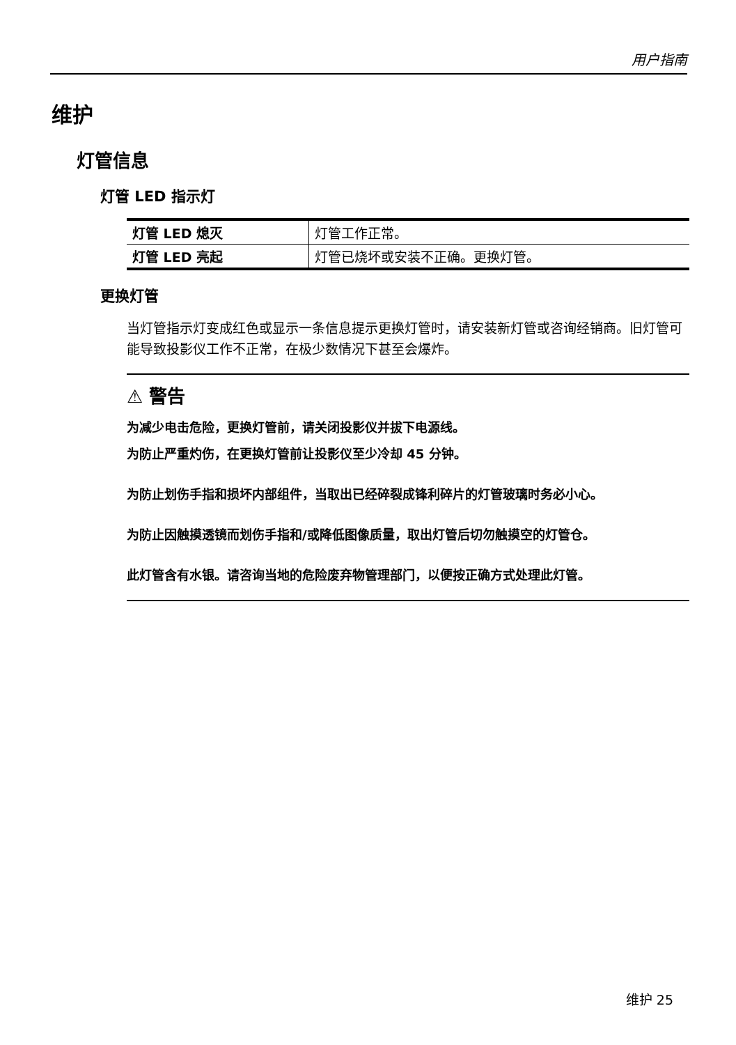用户指南
维护
灯管信息
灯管 LED 指示灯
| 灯管 LED 熄灭 | 灯管工作正常。 |
| 灯管 LED 亮起 | 灯管已烧坏或安装不正确。更换灯管。 |
更换灯管
当灯管指示灯变成红色或显示一条信息提示更换灯管时，请安装新灯管或咨询经销商。旧灯管可能导致投影仪工作不正常，在极少数情况下甚至会爆炸。
⚠ 警告
为减少电击危险，更换灯管前，请关闭投影仪并拔下电源线。
为防止严重灼伤，在更换灯管前让投影仪至少冷却 45 分钟。
为防止划伤手指和损坏内部组件，当取出已经碎裂成锋利碎片的灯管玻璃时务必小心。
为防止因触摸透镜而划伤手指和/或降低图像质量，取出灯管后切勿触摸空的灯管仓。
此灯管含有水银。请咨询当地的危险废弃物管理部门，以便按正确方式处理此灯管。
维护 25